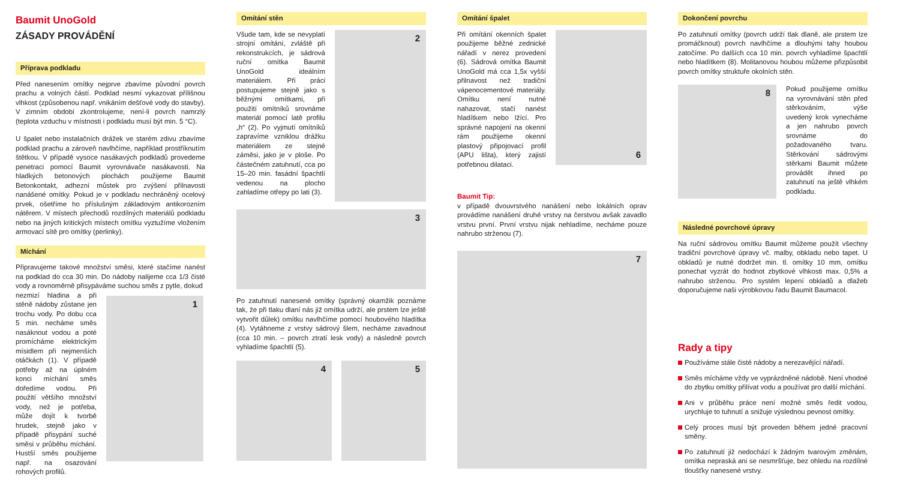Baumit UnoGold
ZÁSADY PROVÁDĚNÍ
Příprava podkladu
Před nanesením omítky nejprve zbavíme původní povrch prachu a volných částí. Podklad nesmí vykazovat přílišnou vlhkost (způsobenou např. vnikáním dešťové vody do stavby). V zimním období zkontrolujeme, není-li povrch namrzlý (teplota vzduchu v místnosti i podkladu musí být min. 5 °C).
U špalet nebo instalačních drážek ve starém zdivu zbavíme podklad prachu a zároveň navlhčíme, například prostříknutím štětkou. V případě vysoce nasákavých podkladů provedeme penetraci pomocí Baumit vyrovnávače nasákavosti. Na hladkých betonových plochách použijeme Baumit Betonkontakt, adhezní můstek pro zvýšení přilnavosti nanášené omítky. Pokud je v podkladu nechráněný ocelový prvek, ošetříme ho příslušným základovým antikorozním nátěrem. V místech přechodů rozdílných materiálů podkladu nebo na jiných kritických místech omítku vyztužíme vložením armovací sítě pro omítky (perlinky).
Míchání
Připravujeme takové množství směsi, které stačíme nanést na podklad do cca 30 min. Do nádoby nalijeme cca 1/3 čisté vody a rovnoměrně přisypáváme suchou směs z pytle, dokud
nezmizí hladina a při stěně nádoby zůstane jen trochu vody. Po dobu cca 5 min. necháme směs nasáknout vodou a poté promícháme elektrickým mísidlem při nejmenších otáčkách (1). V případě potřeby až na úplném konci míchání směs doředíme vodou. Při použití většího množství vody, než je potřeba, může dojít k tvorbě hrudek, stejně jako v případě přisypání suché směsi v průběhu míchání. Hustší směs použijeme např. na osazování rohových profilů.
1
Omítání stěn
Všude tam, kde se nevyplatí strojní omítání, zvláště při rekonstrukcích, je sádrová ruční omítka Baumit UnoGold ideálním materiálem. Při práci postupujeme stejně jako s běžnými omítkami, při použití omítníků srovnáme materiál pomocí latě profilu „h“ (2). Po vyjmutí omítníků zapravíme vzniklou drážku materiálem ze stejné záměsi, jako je v ploše. Po částečném zatuhnutí, cca po 15–20 min. fasádní špachtlí vedenou na plocho zahladíme otřepy po lati (3).
2
3
Po zatuhnutí nanesené omítky (správný okamžik poznáme tak, že při tlaku dlaní nás již omítka udrží, ale prstem lze ještě vytvořit důlek) omítku navlhčíme pomocí houbového hladítka (4). Vytáhneme z vrstvy sádrový šlem, necháme zavadnout (cca 10 min. – povrch ztratí lesk vody) a následně povrch vyhladíme špachtlí (5).
4 5
Omítání špalet
Při omítání okenních špalet použijeme běžné zednické nářadí v nerez provedení (6). Sádrová omítka Baumit UnoGold má cca 1,5x vyšší přilnavost než tradiční vápenocementové materiály. Omítku není nutné nahazovat, stačí nanést hladítkem nebo lžící. Pro správné napojení na okenní rám použijeme okenní plastový připojovací profil (APU lišta), který zajistí potřebnou dilataci.
6
Baumit Tip:
v případě dvouvrstvého nanášení nebo lokálních oprav provádíme nanášení druhé vrstvy na čerstvou avšak zavadlo vrstvu první. První vrstvu nijak nehladíme, necháme pouze nahrubo strženou (7).
7
Dokončení povrchu
Po zatuhnutí omítky (povrch udrží tlak dlaně, ale prstem lze promáčknout) povrch navlhčíme a dlouhými tahy houbou zatočíme. Po dalších cca 10 min. povrch vyhladíme špachtlí nebo hladítkem (8). Molitanovou houbou můžeme přizpůsobit povrch omítky struktuře okolních stěn.
8
Pokud použijeme omítku na vyrovnávání stěn před stěrkováním, výše uvedený krok vynecháme a jen nahrubo povrch srovnáme do požadovaného tvaru. Stěrkování sádrovými stěrkami Baumit můžete provádět ihned po zatuhnutí na ještě vlhkém podkladu.
Následné povrchové úpravy
Na ruční sádrovou omítku Baumit můžeme použít všechny tradiční povrchové úpravy vč. malby, obkladu nebo tapet. U obkladů je nutné dodržet min. tl. omítky 10 mm, omítku ponechat vyzrát do hodnot zbytkové vlhkosti max. 0,5% a nahrubo strženou. Pro systém lepení obkladů a dlažeb doporučujeme naši výrobkovou řadu Baumit Baumacol.
Rady a tipy
Používáme stále čisté nádoby a nerezavějící nářadí.
Směs mícháme vždy ve vyprázdněné nádobě. Není vhodné do zbytku omítky přilívat vodu a používat pro další míchání.
Ani v průběhu práce není možné směs ředit vodou, urychluje to tuhnutí a snižuje výslednou pevnost omítky.
Celý proces musí být proveden během jedné pracovní směny.
Po zatuhnutí již nedochází k žádným tvarovým změnám, omítka nepraská ani se nesmršťuje, bez ohledu na rozdílné tloušťky nanesené vrstvy.